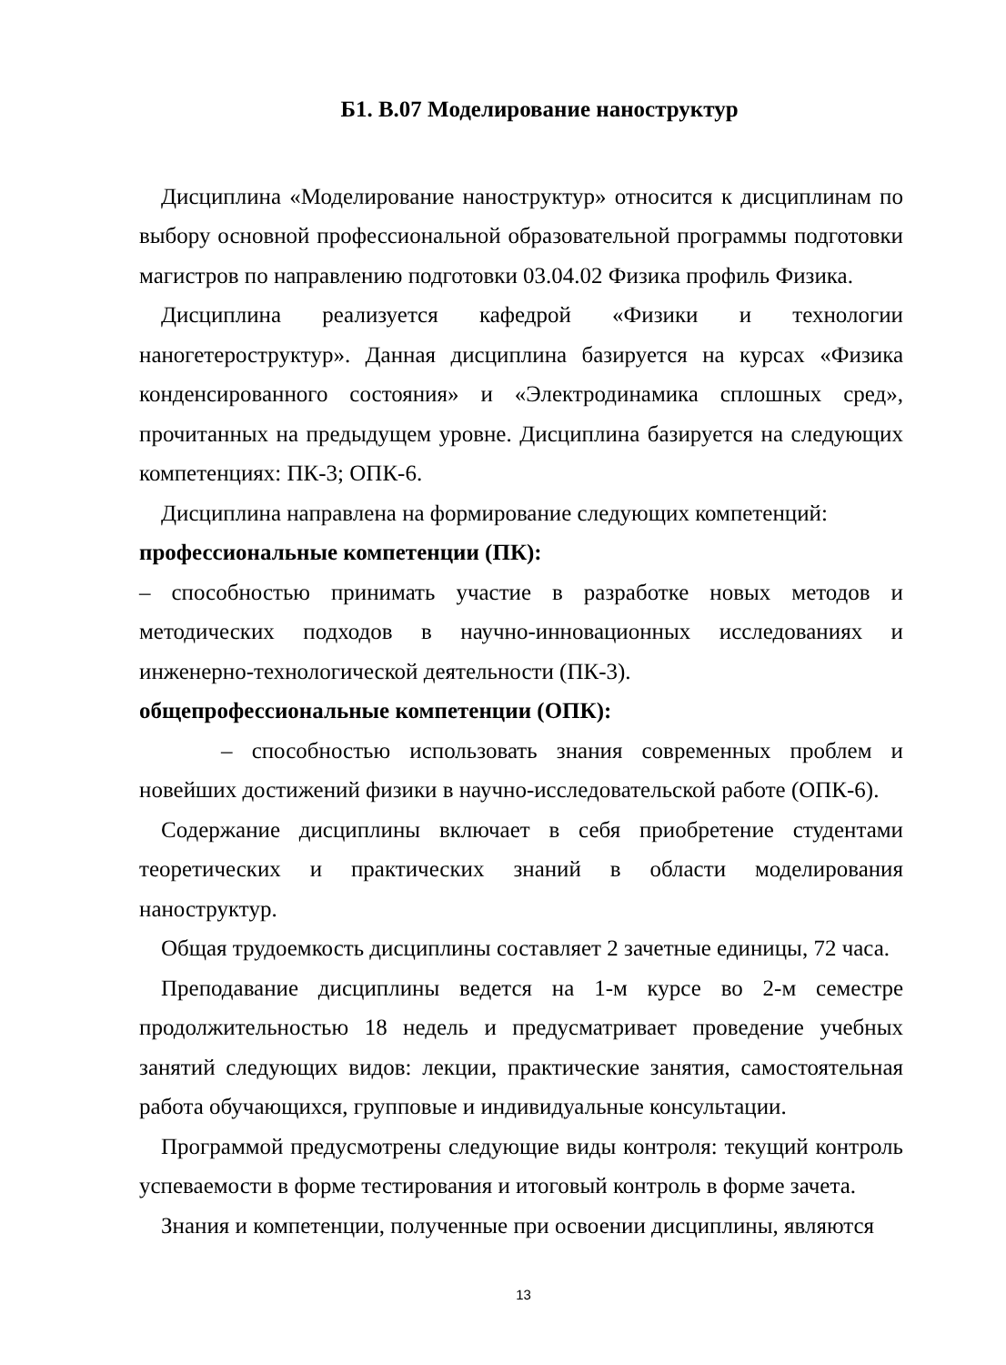Б1. В.07 Моделирование наноструктур
Дисциплина «Моделирование наноструктур» относится к дисциплинам по выбору основной профессиональной образовательной программы подготовки магистров по направлению подготовки 03.04.02 Физика профиль Физика.
Дисциплина реализуется кафедрой «Физики и технологии наногетероструктур». Данная дисциплина базируется на курсах «Физика конденсированного состояния» и «Электродинамика сплошных сред», прочитанных на предыдущем уровне. Дисциплина базируется на следующих компетенциях: ПК-3; ОПК-6.
Дисциплина направлена на формирование следующих компетенций:
профессиональные компетенции (ПК):
– способностью принимать участие в разработке новых методов и методических подходов в научно-инновационных исследованиях и инженерно-технологической деятельности (ПК-3).
общепрофессиональные компетенции (ОПК):
– способностью использовать знания современных проблем и новейших достижений физики в научно-исследовательской работе (ОПК-6).
Содержание дисциплины включает в себя приобретение студентами теоретических и практических знаний в области моделирования наноструктур.
Общая трудоемкость дисциплины составляет 2 зачетные единицы, 72 часа.
Преподавание дисциплины ведется на 1-м курсе во 2-м семестре продолжительностью 18 недель и предусматривает проведение учебных занятий следующих видов: лекции, практические занятия, самостоятельная работа обучающихся, групповые и индивидуальные консультации.
Программой предусмотрены следующие виды контроля: текущий контроль успеваемости в форме тестирования и итоговый контроль в форме зачета.
Знания и компетенции, полученные при освоении дисциплины, являются
13